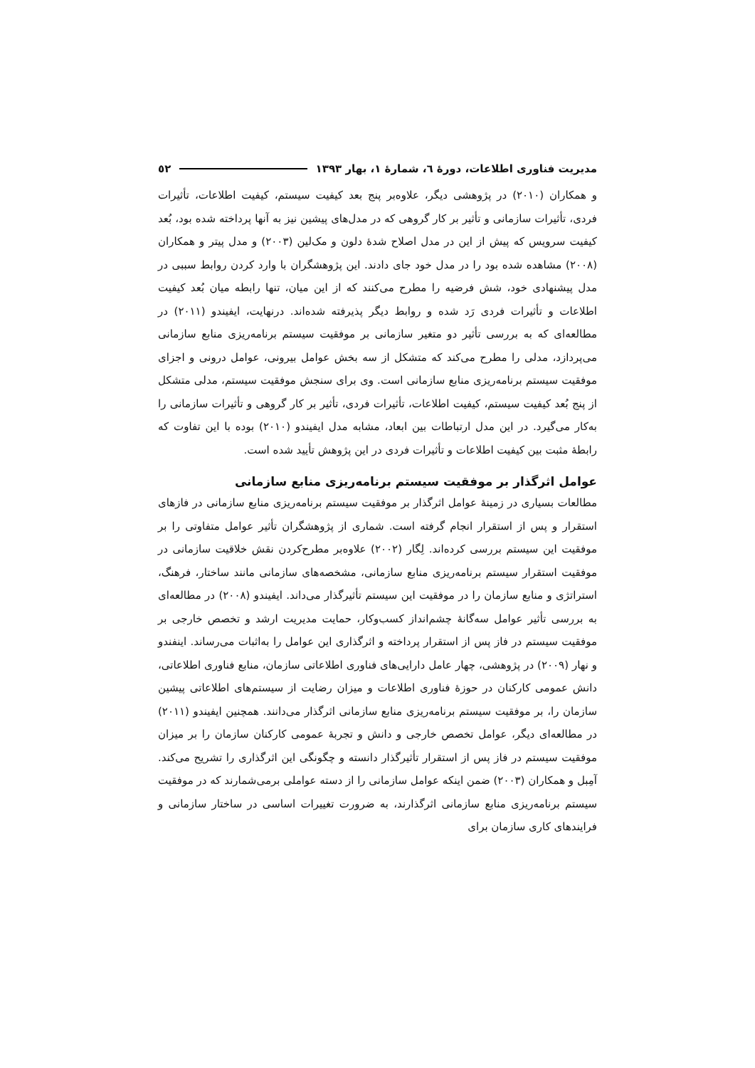مدیریت فناوری اطلاعات، دورهٔ ٦، شمارهٔ ١، بهار ١٣٩٣ ٥٢
و همکاران (٢٠١٠) در پژوهشی دیگر، علاوه‌بر پنج بعد کیفیت سیستم، کیفیت اطلاعات، تأثیرات فردی، تأثیرات سازمانی و تأثیر بر کار گروهی که در مدل‌های پیشین نیز به آنها پرداخته شده بود، بُعد کیفیت سرویس که پیش از این در مدل اصلاح شدهٔ دلون و مک‌لین (٢٠٠٣) و مدل پیتر و همکاران (٢٠٠٨) مشاهده شده بود را در مدل خود جای دادند. این پژوهشگران با وارد کردن روابط سببی در مدل پیشنهادی خود، شش فرضیه را مطرح می‌کنند که از این میان، تنها رابطه میان بُعد کیفیت اطلاعات و تأثیرات فردی رَد شده و روابط دیگر پذیرفته شده‌اند. درنهایت، ایفیندو (٢٠١١) در مطالعه‌ای که به بررسی تأثیر دو متغیر سازمانی بر موفقیت سیستم برنامه‌ریزی منابع سازمانی می‌پردازد، مدلی را مطرح می‌کند که متشکل از سه بخش عوامل بیرونی، عوامل درونی و اجزای موفقیت سیستم برنامه‌ریزی منابع سازمانی است. وی برای سنجش موفقیت سیستم، مدلی متشکل از پنج بُعد کیفیت سیستم، کیفیت اطلاعات، تأثیرات فردی، تأثیر بر کار گروهی و تأثیرات سازمانی را به‌کار می‌گیرد. در این مدل ارتباطات بین ابعاد، مشابه مدل ایفیندو (٢٠١٠) بوده با این تفاوت که رابطهٔ مثبت بین کیفیت اطلاعات و تأثیرات فردی در این پژوهش تأیید شده است.
عوامل اثرگذار بر موفقیت سیستم برنامه‌ریزی منابع سازمانی
مطالعات بسیاری در زمینهٔ عوامل اثرگذار بر موفقیت سیستم برنامه‌ریزی منابع سازمانی در فازهای استقرار و پس از استقرار انجام گرفته است. شماری از پژوهشگران تأثیر عوامل متفاوتی را بر موفقیت این سیستم بررسی کرده‌اند. لِگار (٢٠٠٢) علاوه‌بر مطرح‌کردن نقش خلاقیت سازمانی در موفقیت استقرار سیستم برنامه‌ریزی منابع سازمانی، مشخصه‌های سازمانی مانند ساختار، فرهنگ، استراتژی و منابع سازمان را در موفقیت این سیستم تأثیرگذار می‌داند. ایفیندو (٢٠٠٨) در مطالعه‌ای به بررسی تأثیر عوامل سه‌گانهٔ چشم‌انداز کسب‌وکار، حمایت مدیریت ارشد و تخصص خارجی بر موفقیت سیستم در فاز پس از استقرار پرداخته و اثرگذاری این عوامل را به‌اثبات می‌رساند. اینفندو و نهار (٢٠٠٩) در پژوهشی، چهار عامل دارایی‌های فناوری اطلاعاتی سازمان، منابع فناوری اطلاعاتی، دانش عمومی کارکنان در حوزهٔ فناوری اطلاعات و میزان رضایت از سیستم‌های اطلاعاتی پیشین سازمان را، بر موفقیت سیستم برنامه‌ریزی منابع سازمانی اثرگذار می‌دانند. همچنین ایفیندو (٢٠١١) در مطالعه‌ای دیگر، عوامل تخصص خارجی و دانش و تجربهٔ عمومی کارکنان سازمان را بر میزان موفقیت سیستم در فاز پس از استقرار تأثیرگذار دانسته و چگونگی این اثرگذاری را تشریح می‌کند. آمِبل و همکاران (٢٠٠٣) ضمن اینکه عوامل سازمانی را از دسته عواملی برمی‌شمارند که در موفقیت سیستم برنامه‌ریزی منابع سازمانی اثرگذارند، به ضرورت تغییرات اساسی در ساختار سازمانی و فرایندهای کاری سازمان برای